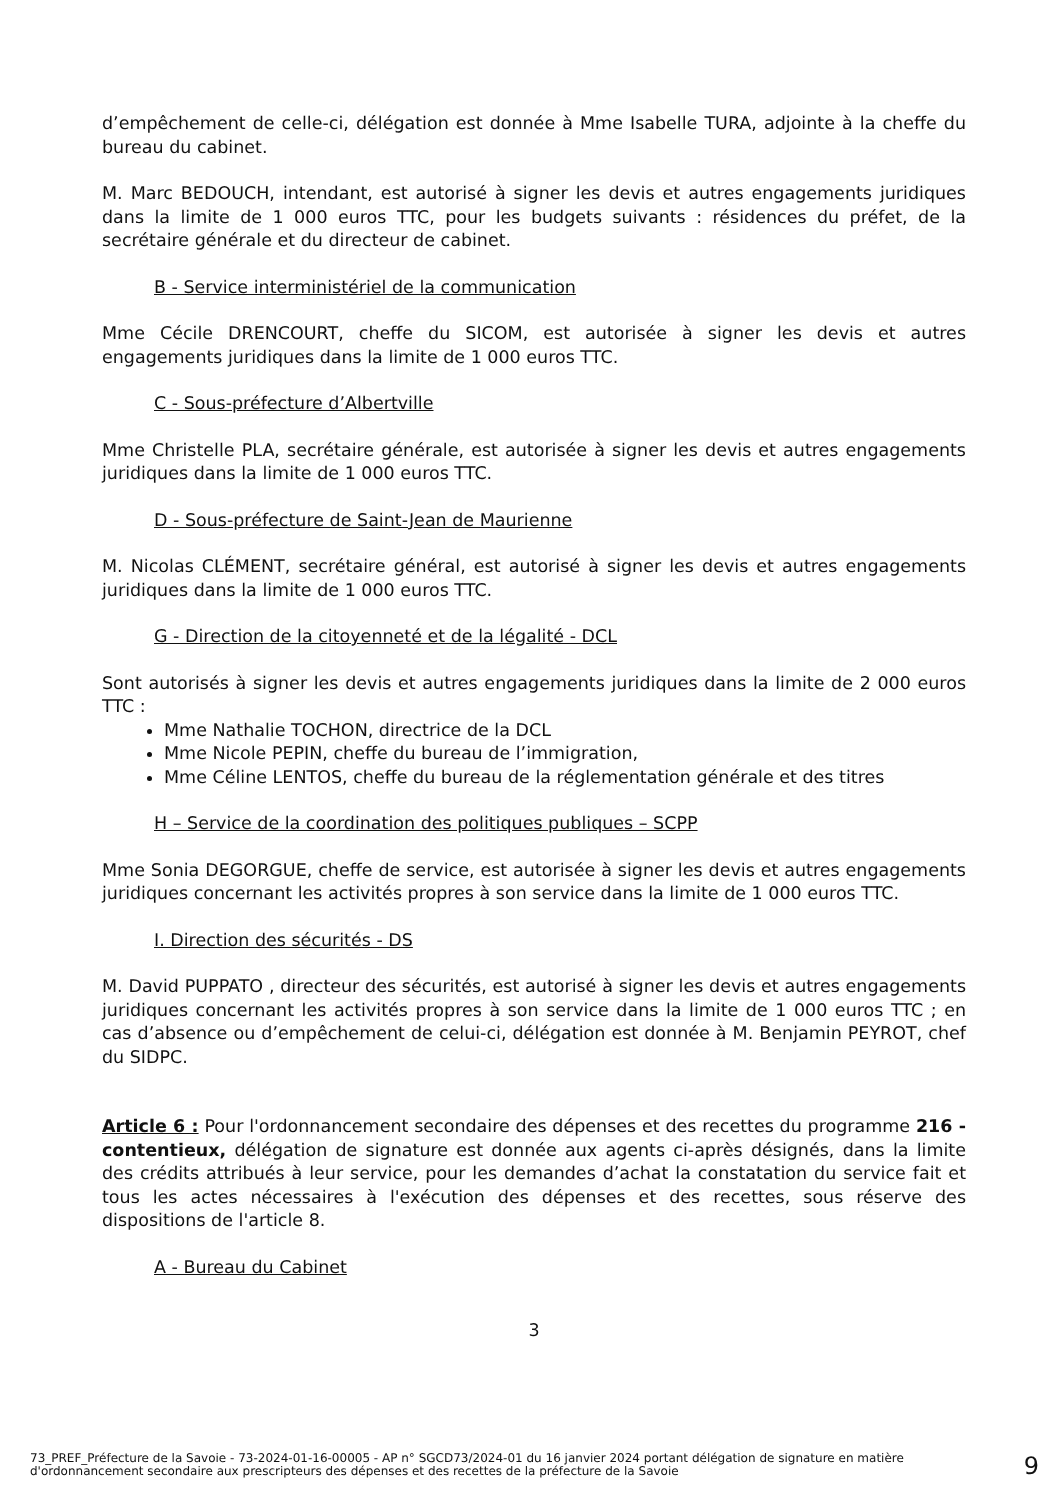d’empêchement de celle-ci, délégation est donnée à Mme Isabelle TURA, adjointe à la cheffe du bureau du cabinet.
M. Marc BEDOUCH, intendant, est autorisé à signer les devis et autres engagements juridiques dans la limite de 1 000 euros TTC, pour les budgets suivants : résidences du préfet, de la secrétaire générale et du directeur de cabinet.
B - Service interministériel de la communication
Mme Cécile DRENCOURT, cheffe du SICOM, est autorisée à signer les devis et autres engagements juridiques dans la limite de 1 000 euros TTC.
C - Sous-préfecture d’Albertville
Mme Christelle PLA, secrétaire générale, est autorisée à signer les devis et autres engagements juridiques dans la limite de 1 000 euros TTC.
D - Sous-préfecture de Saint-Jean de Maurienne
M. Nicolas CLÉMENT, secrétaire général, est autorisé à signer les devis et autres engagements juridiques dans la limite de 1 000 euros TTC.
G - Direction de la citoyenneté et de la légalité - DCL
Sont autorisés à signer les devis et autres engagements juridiques dans la limite de 2 000 euros TTC :
Mme Nathalie TOCHON, directrice de la DCL
Mme Nicole PEPIN, cheffe du bureau de l’immigration,
Mme Céline LENTOS, cheffe du bureau de la réglementation générale et des titres
H – Service de la coordination des politiques publiques – SCPP
Mme Sonia DEGORGUE, cheffe de service, est autorisée à signer les devis et autres engagements juridiques concernant les activités propres à son service dans la limite de 1 000 euros TTC.
I. Direction des sécurités - DS
M. David PUPPATO , directeur des sécurités, est autorisé à signer les devis et autres engagements juridiques concernant les activités propres à son service dans la limite de 1 000 euros TTC ; en cas d’absence ou d’empêchement de celui-ci, délégation est donnée à M. Benjamin PEYROT, chef du SIDPC.
Article 6 : Pour l'ordonnancement secondaire des dépenses et des recettes du programme 216 - contentieux, délégation de signature est donnée aux agents ci-après désignés, dans la limite des crédits attribués à leur service, pour les demandes d’achat la constatation du service fait et tous les actes nécessaires à l'exécution des dépenses et des recettes, sous réserve des dispositions de l'article 8.
A - Bureau du Cabinet
3
73_PREF_Préfecture de la Savoie - 73-2024-01-16-00005 - AP n° SGCD73/2024-01 du 16 janvier 2024 portant délégation de signature en matière d'ordonnancement secondaire aux prescripteurs des dépenses et des recettes de la préfecture de la Savoie
9